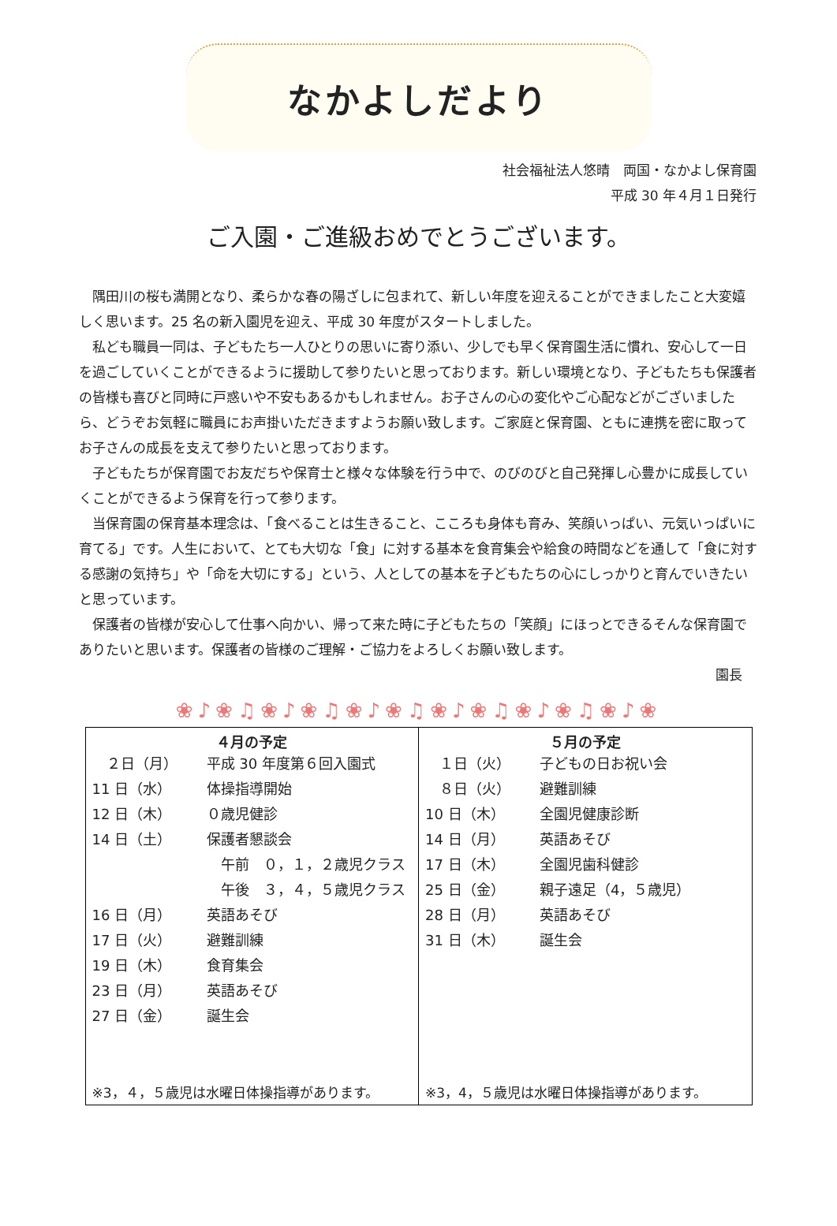なかよしだより
社会福祉法人悠晴　両国・なかよし保育園
平成 30 年４月１日発行
ご入園・ご進級おめでとうございます。
隅田川の桜も満開となり、柔らかな春の陽ざしに包まれて、新しい年度を迎えることができましたこと大変嬉しく思います。25 名の新入園児を迎え、平成 30 年度がスタートしました。
私ども職員一同は、子どもたち一人ひとりの思いに寄り添い、少しでも早く保育園生活に慣れ、安心して一日を過ごしていくことができるように援助して参りたいと思っております。新しい環境となり、子どもたちも保護者の皆様も喜びと同時に戸惑いや不安もあるかもしれません。お子さんの心の変化やご心配などがございましたら、どうぞお気軽に職員にお声掛いただきますようお願い致します。ご家庭と保育園、ともに連携を密に取ってお子さんの成長を支えて参りたいと思っております。
子どもたちが保育園でお友だちや保育士と様々な体験を行う中で、のびのびと自己発揮し心豊かに成長していくことができるよう保育を行って参ります。
当保育園の保育基本理念は、「食べることは生きること、こころも身体も育み、笑顔いっぱい、元気いっぱいに育てる」です。人生において、とても大切な「食」に対する基本を食育集会や給食の時間などを通して「食に対する感謝の気持ち」や「命を大切にする」という、人としての基本を子どもたちの心にしっかりと育んでいきたいと思っています。
保護者の皆様が安心して仕事へ向かい、帰って来た時に子どもたちの「笑顔」にほっとできるそんな保育園でありたいと思います。保護者の皆様のご理解・ご協力をよろしくお願い致します。
園長
❀♪❀♫❀♪❀♫❀♪❀♫❀♪❀♫❀♪❀♫❀♪❀
| ４月の予定 ２日（月） 平成 30 年度第６回入園式 11 日（水） 体操指導開始 12 日（木） ０歳児健診 14 日（土） 保護者懇談会 午前 ０，１，２歳児クラス 午後 ３，４，５歳児クラス 16 日（月） 英語あそび 17 日（火） 避難訓練 19 日（木） 食育集会 23 日（月） 英語あそび 27 日（金） 誕生会 ※3，４，５歳児は水曜日体操指導があります。 | ５月の予定 １日（火） 子どもの日お祝い会 ８日（火） 避難訓練 10 日（木） 全園児健康診断 14 日（月） 英語あそび 17 日（木） 全園児歯科健診 25 日（金） 親子遠足（4，５歳児） 28 日（月） 英語あそび 31 日（木） 誕生会 ※3，4，５歳児は水曜日体操指導があります。 |